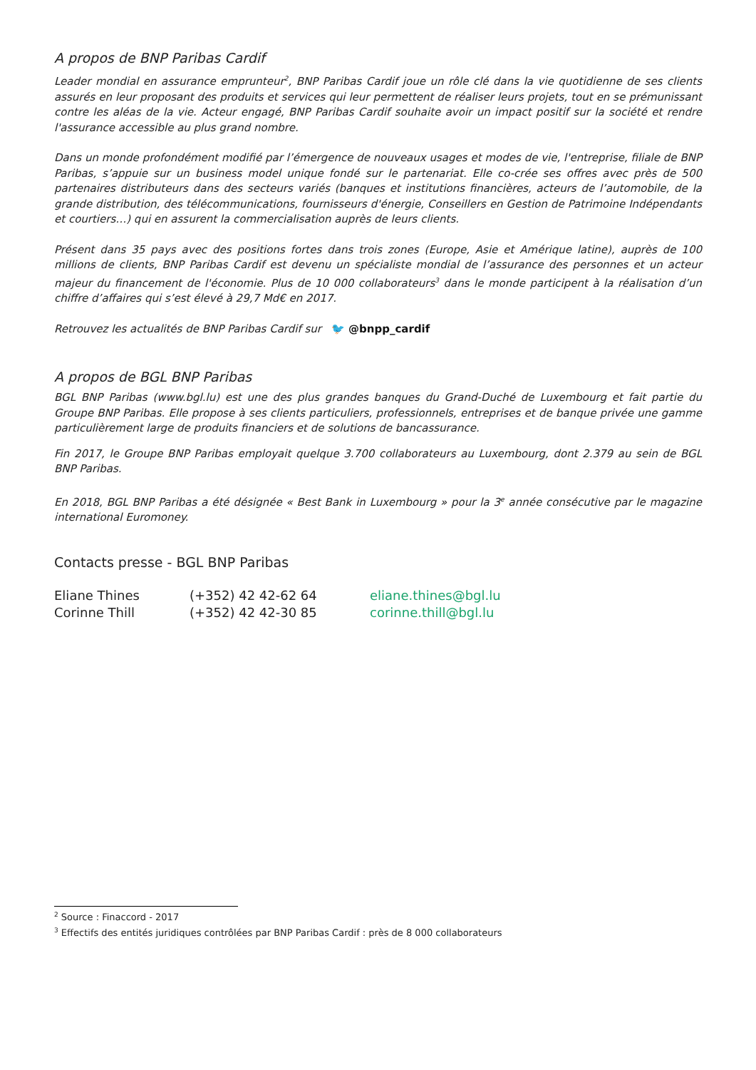A propos de BNP Paribas Cardif
Leader mondial en assurance emprunteur<sup>2</sup>, BNP Paribas Cardif joue un rôle clé dans la vie quotidienne de ses clients assurés en leur proposant des produits et services qui leur permettent de réaliser leurs projets, tout en se prémunissant contre les aléas de la vie. Acteur engagé, BNP Paribas Cardif souhaite avoir un impact positif sur la société et rendre l'assurance accessible au plus grand nombre.
Dans un monde profondément modifié par l’émergence de nouveaux usages et modes de vie, l'entreprise, filiale de BNP Paribas, s’appuie sur un business model unique fondé sur le partenariat. Elle co-crée ses offres avec près de 500 partenaires distributeurs dans des secteurs variés (banques et institutions financières, acteurs de l’automobile, de la grande distribution, des télécommunications, fournisseurs d'énergie, Conseillers en Gestion de Patrimoine Indépendants et courtiers…) qui en assurent la commercialisation auprès de leurs clients.
Présent dans 35 pays avec des positions fortes dans trois zones (Europe, Asie et Amérique latine), auprès de 100 millions de clients, BNP Paribas Cardif est devenu un spécialiste mondial de l’assurance des personnes et un acteur majeur du financement de l'économie. Plus de 10 000 collaborateurs<sup>3</sup> dans le monde participent à la réalisation d’un chiffre d’affaires qui s’est élevé à 29,7 Md€ en 2017.
Retrouvez les actualités de BNP Paribas Cardif sur 🐦 @bnpp_cardif
A propos de BGL BNP Paribas
BGL BNP Paribas (www.bgl.lu) est une des plus grandes banques du Grand-Duché de Luxembourg et fait partie du Groupe BNP Paribas. Elle propose à ses clients particuliers, professionnels, entreprises et de banque privée une gamme particulièrement large de produits financiers et de solutions de bancassurance.
Fin 2017, le Groupe BNP Paribas employait quelque 3.700 collaborateurs au Luxembourg, dont 2.379 au sein de BGL BNP Paribas.
En 2018, BGL BNP Paribas a été désignée « Best Bank in Luxembourg » pour la 3<sup>e</sup> année consécutive par le magazine international Euromoney.
Contacts presse - BGL BNP Paribas
| Eliane Thines | (+352) 42 42-62 64 | eliane.thines@bgl.lu |
| Corinne Thill | (+352) 42 42-30 85 | corinne.thill@bgl.lu |
<sup>2</sup> Source : Finaccord - 2017
<sup>3</sup> Effectifs des entités juridiques contrôlées par BNP Paribas Cardif : près de 8 000 collaborateurs